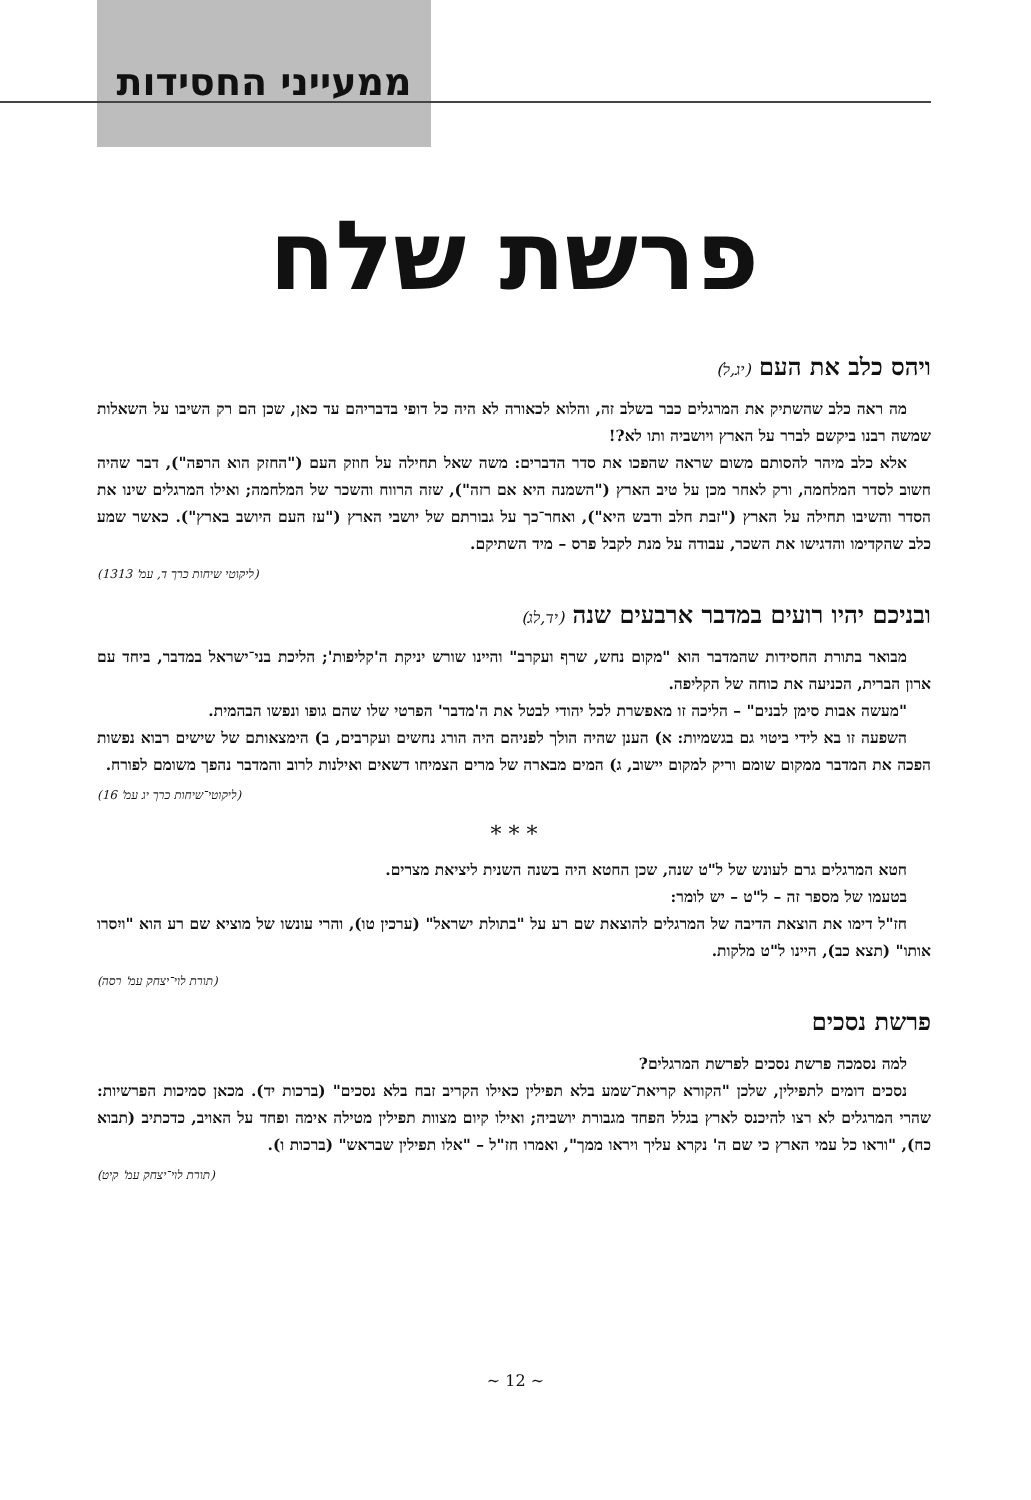ממעייני החסידות
פרשת שלח
ויהס כלב את העם (יג,ל)
מה ראה כלב שהשתיק את המרגלים כבר בשלב זה, והלוא לכאורה לא היה כל דופי בדבריהם עד כאן, שכן הם רק השיבו על השאלות שמשה רבנו ביקשם לברר על הארץ ויושביה ותו לא?!
אלא כלב מיהר להסותם משום שראה שהפכו את סדר הדברים: משה שאל תחילה על חוזק העם ("החזק הוא הרפה"), דבר שהיה חשוב לסדר המלחמה, ורק לאחר מכן על טיב הארץ ("השמנה היא אם רזה"), שזה הרווח והשכר של המלחמה; ואילו המרגלים שינו את הסדר והשיבו תחילה על הארץ ("זבת חלב ודבש היא"), ואחר־כך על גבורתם של יושבי הארץ ("עז העם היושב בארץ"). כאשר שמע כלב שהקדימו והדגישו את השכר, עבודה על מנת לקבל פרס – מיד השתיקם.
(ליקוטי שיחות כרך ד, עמ' 1313)
ובניכם יהיו רועים במדבר ארבעים שנה (יד,לג)
מבואר בתורת החסידות שהמדבר הוא "מקום נחש, שרף ועקרב" והיינו שורש יניקת ה'קליפות'; הליכת בני־ישראל במדבר, ביחד עם ארון הברית, הכניעה את כוחה של הקליפה.
"מעשה אבות סימן לבנים" – הליכה זו מאפשרת לכל יהודי לבטל את ה'מדבר' הפרטי שלו שהם גופו ונפשו הבהמית.
השפעה זו בא לידי ביטוי גם בגשמיות: א) הענן שהיה הולך לפניהם היה הורג נחשים ועקרבים, ב) הימצאותם של שישים רבוא נפשות הפכה את המדבר ממקום שומם וריק למקום יישוב, ג) המים מבארה של מרים הצמיחו דשאים ואילנות לרוב והמדבר נהפך משומם לפורח.
(ליקוטי־שיחות כרך יג עמ' 16)
* * *
חטא המרגלים גרם לעונש של ל"ט שנה, שכן החטא היה בשנה השנית ליציאת מצרים.
בטעמו של מספר זה – ל"ט – יש לומר:
חז"ל דימו את הוצאת הדיבה של המרגלים להוצאת שם רע על "בתולת ישראל" (ערכין טו), והרי עונשו של מוציא שם רע הוא "ויִסרו אותו" (תצא כב), היינו ל"ט מלקות.
(תורת לוי־יצחק עמ' רסה)
פרשת נסכים
למה נסמכה פרשת נסכים לפרשת המרגלים?
נסכים דומים לתפילין, שלכן "הקורא קריאת־שמע בלא תפילין כאילו הקריב זבח בלא נסכים" (ברכות יד). מכאן סמיכות הפרשיות: שהרי המרגלים לא רצו להיכנס לארץ בגלל הפחד מגבורת יושביה; ואילו קיום מצוות תפילין מטילה אימה ופחד על האויב, כדכתיב (תבוא כח), "וראו כל עמי הארץ כי שם ה' נקרא עליך ויראו ממך", ואמרו חז"ל – "אלו תפילין שבראש" (ברכות ו).
(תורת לוי־יצחק עמ' קיט)
~ 12 ~